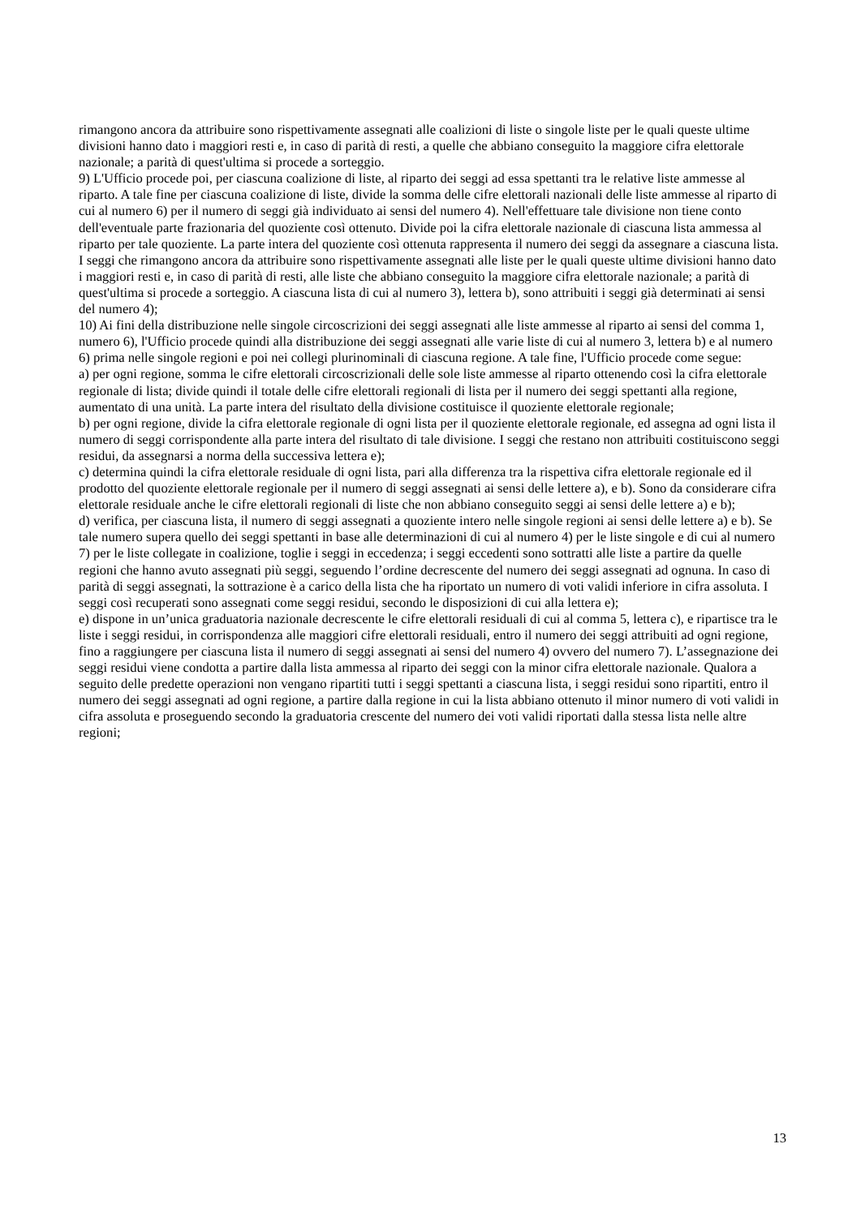rimangono ancora da attribuire sono rispettivamente assegnati alle coalizioni di liste o singole liste per le quali queste ultime divisioni hanno dato i maggiori resti e, in caso di parità di resti, a quelle che abbiano conseguito la maggiore cifra elettorale nazionale; a parità di quest'ultima si procede a sorteggio.
9) L'Ufficio procede poi, per ciascuna coalizione di liste, al riparto dei seggi ad essa spettanti tra le relative liste ammesse al riparto. A tale fine per ciascuna coalizione di liste, divide la somma delle cifre elettorali nazionali delle liste ammesse al riparto di cui al numero 6) per il numero di seggi già individuato ai sensi del numero 4). Nell'effettuare tale divisione non tiene conto dell'eventuale parte frazionaria del quoziente così ottenuto. Divide poi la cifra elettorale nazionale di ciascuna lista ammessa al riparto per tale quoziente. La parte intera del quoziente così ottenuta rappresenta il numero dei seggi da assegnare a ciascuna lista. I seggi che rimangono ancora da attribuire sono rispettivamente assegnati alle liste per le quali queste ultime divisioni hanno dato i maggiori resti e, in caso di parità di resti, alle liste che abbiano conseguito la maggiore cifra elettorale nazionale; a parità di quest'ultima si procede a sorteggio. A ciascuna lista di cui al numero 3), lettera b), sono attribuiti i seggi già determinati ai sensi del numero 4);
10) Ai fini della distribuzione nelle singole circoscrizioni dei seggi assegnati alle liste ammesse al riparto ai sensi del comma 1, numero 6), l'Ufficio procede quindi alla distribuzione dei seggi assegnati alle varie liste di cui al numero 3, lettera b) e al numero 6) prima nelle singole regioni e poi nei collegi plurinominali di ciascuna regione. A tale fine, l'Ufficio procede come segue:
a) per ogni regione, somma le cifre elettorali circoscrizionali delle sole liste ammesse al riparto ottenendo così la cifra elettorale regionale di lista; divide quindi il totale delle cifre elettorali regionali di lista per il numero dei seggi spettanti alla regione, aumentato di una unità. La parte intera del risultato della divisione costituisce il quoziente elettorale regionale;
b) per ogni regione, divide la cifra elettorale regionale di ogni lista per il quoziente elettorale regionale, ed assegna ad ogni lista il numero di seggi corrispondente alla parte intera del risultato di tale divisione. I seggi che restano non attribuiti costituiscono seggi residui, da assegnarsi a norma della successiva lettera e);
c) determina quindi la cifra elettorale residuale di ogni lista, pari alla differenza tra la rispettiva cifra elettorale regionale ed il prodotto del quoziente elettorale regionale per il numero di seggi assegnati ai sensi delle lettere a), e b). Sono da considerare cifra elettorale residuale anche le cifre elettorali regionali di liste che non abbiano conseguito seggi ai sensi delle lettere a) e b);
d) verifica, per ciascuna lista, il numero di seggi assegnati a quoziente intero nelle singole regioni ai sensi delle lettere a) e b). Se tale numero supera quello dei seggi spettanti in base alle determinazioni di cui al numero 4) per le liste singole e di cui al numero 7) per le liste collegate in coalizione, toglie i seggi in eccedenza; i seggi eccedenti sono sottratti alle liste a partire da quelle regioni che hanno avuto assegnati più seggi, seguendo l’ordine decrescente del numero dei seggi assegnati ad ognuna. In caso di parità di seggi assegnati, la sottrazione è a carico della lista che ha riportato un numero di voti validi inferiore in cifra assoluta. I seggi così recuperati sono assegnati come seggi residui, secondo le disposizioni di cui alla lettera e);
e) dispone in un’unica graduatoria nazionale decrescente le cifre elettorali residuali di cui al comma 5, lettera c), e ripartisce tra le liste i seggi residui, in corrispondenza alle maggiori cifre elettorali residuali, entro il numero dei seggi attribuiti ad ogni regione, fino a raggiungere per ciascuna lista il numero di seggi assegnati ai sensi del numero 4) ovvero del numero 7). L’assegnazione dei seggi residui viene condotta a partire dalla lista ammessa al riparto dei seggi con la minor cifra elettorale nazionale. Qualora a seguito delle predette operazioni non vengano ripartiti tutti i seggi spettanti a ciascuna lista, i seggi residui sono ripartiti, entro il numero dei seggi assegnati ad ogni regione, a partire dalla regione in cui la lista abbiano ottenuto il minor numero di voti validi in cifra assoluta e proseguendo secondo la graduatoria crescente del numero dei voti validi riportati dalla stessa lista nelle altre regioni;
13